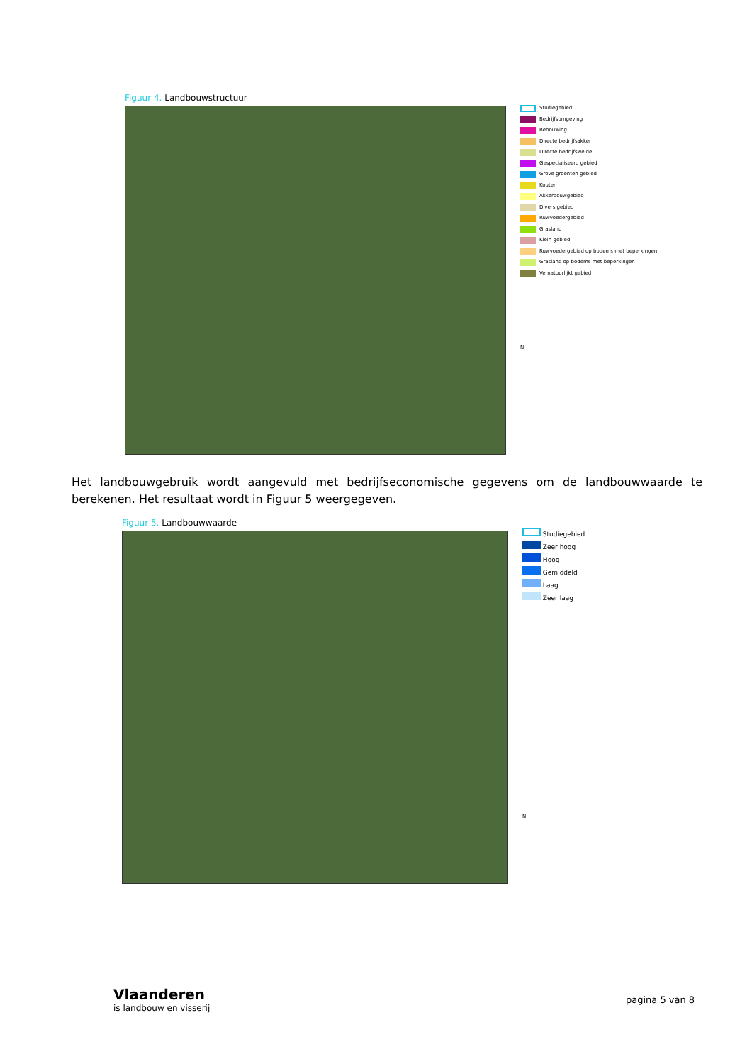Figuur 4. Landbouwstructuur
Studiegebied
Bedrijfsomgeving
Bebouwing
Directe bedrijfsakker
Directe bedrijfsweide
Gespecialiseerd gebied
Grove groenten gebied
Kouter
Akkerbouwgebied
Divers gebied
Ruwvoedergebied
Grasland
Klein gebied
Ruwvoedergebied op bodems met beperkingen
Grasland op bodems met beperkingen
Vernatuurlijkt gebied
N
Het landbouwgebruik wordt aangevuld met bedrijfseconomische gegevens om de landbouwwaarde te berekenen. Het resultaat wordt in Figuur 5 weergegeven.
Figuur 5. Landbouwwaarde
Studiegebied
Zeer hoog
Hoog
Gemiddeld
Laag
Zeer laag
N
Vlaanderen
is landbouw en visserij
pagina 5 van 8